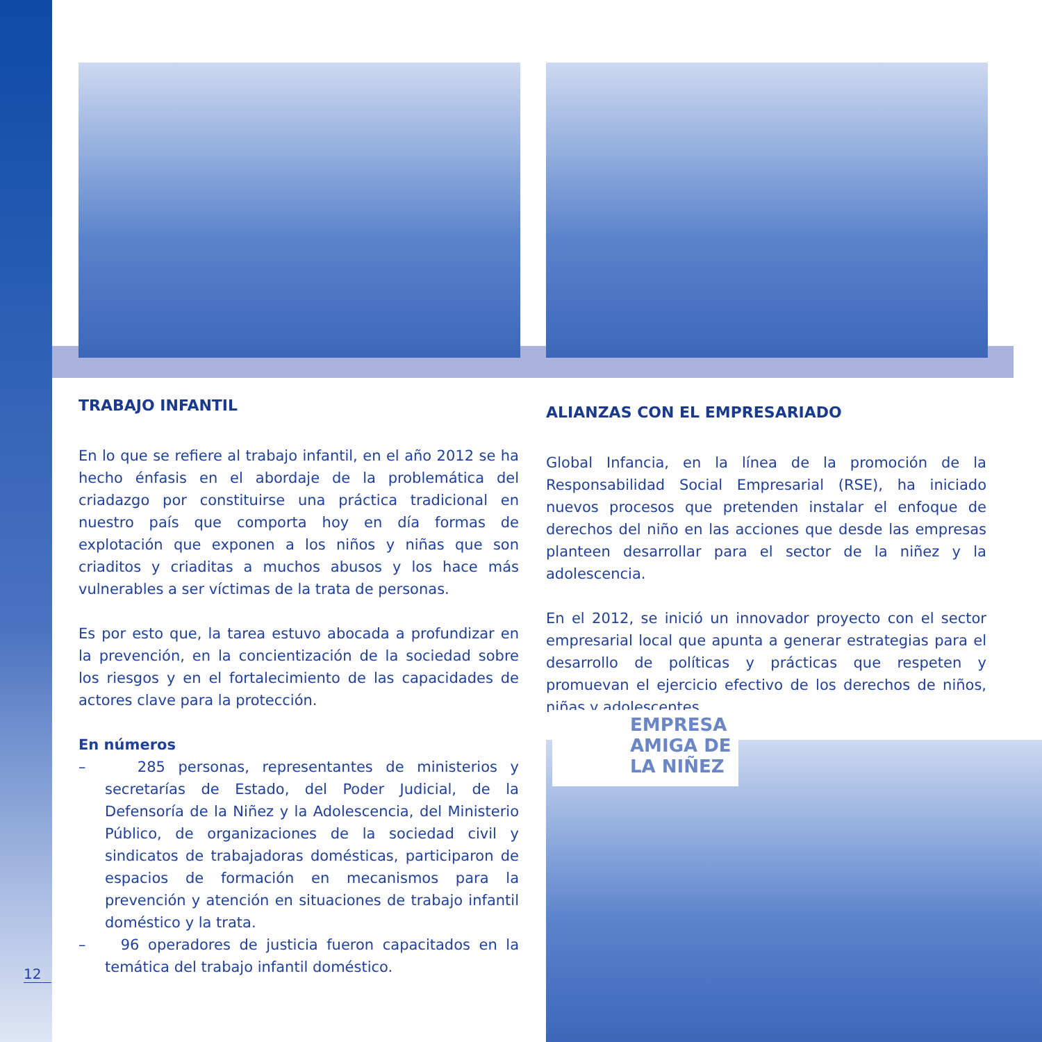TRABAJO INFANTIL
En lo que se refiere al trabajo infantil, en el año 2012 se ha hecho énfasis en el abordaje de la problemática del criadazgo por constituirse una práctica tradicional en nuestro país que comporta hoy en día formas de explotación que exponen a los niños y niñas que son criaditos y criaditas a muchos abusos y los hace más vulnerables a ser víctimas de la trata de personas.
Es por esto que, la tarea estuvo abocada a profundizar en la prevención, en la concientización de la sociedad sobre los riesgos y en el fortalecimiento de las capacidades de actores clave para la protección.
En números
– 285 personas, representantes de ministerios y secretarías de Estado, del Poder Judicial, de la Defensoría de la Niñez y la Adolescencia, del Ministerio Público, de organizaciones de la sociedad civil y sindicatos de trabajadoras domésticas, participaron de espacios de formación en mecanismos para la prevención y atención en situaciones de trabajo infantil doméstico y la trata.
– 96 operadores de justicia fueron capacitados en la temática del trabajo infantil doméstico.
ALIANZAS CON EL EMPRESARIADO
Global Infancia, en la línea de la promoción de la Responsabilidad Social Empresarial (RSE), ha iniciado nuevos procesos que pretenden instalar el enfoque de derechos del niño en las acciones que desde las empresas planteen desarrollar para el sector de la niñez y la adolescencia.
En el 2012, se inició un innovador proyecto con el sector empresarial local que apunta a generar estrategias para el desarrollo de políticas y prácticas que respeten y promuevan el ejercicio efectivo de los derechos de niños, niñas y adolescentes.
EMPRESA
AMIGA DE
LA NIÑEZ
12